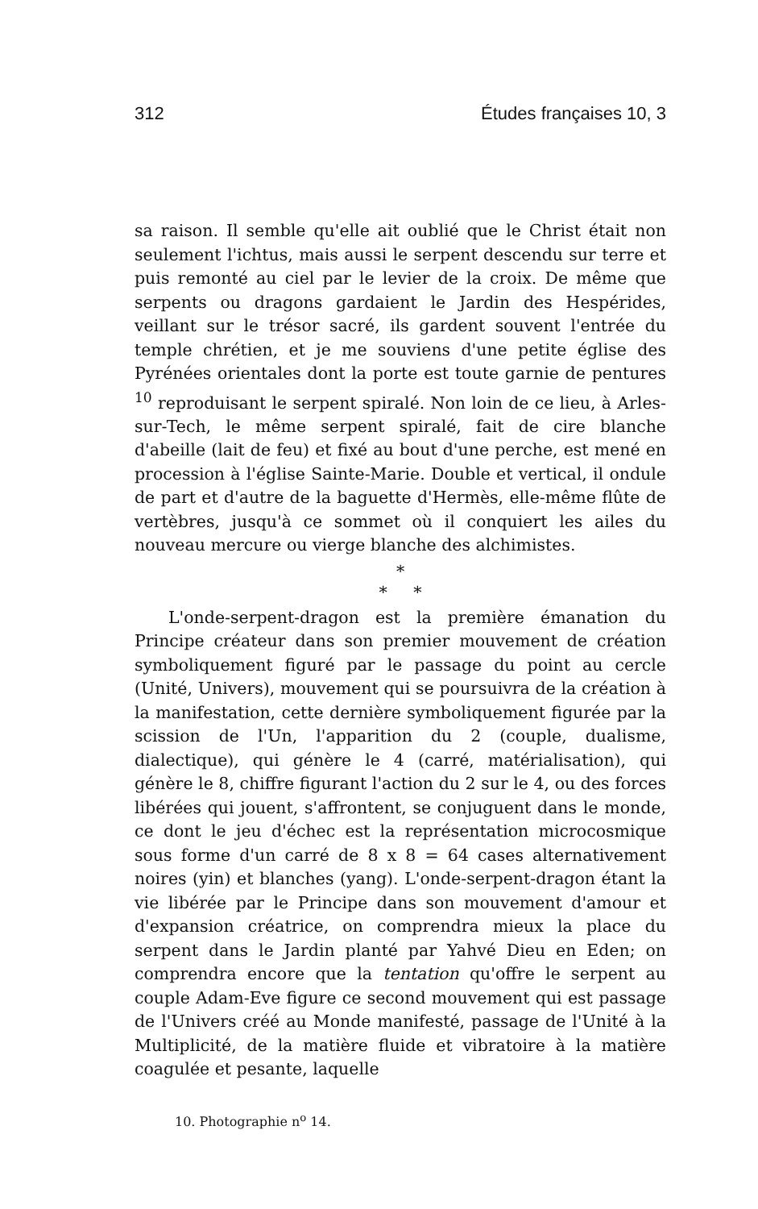312 Études françaises 10, 3
sa raison. Il semble qu'elle ait oublié que le Christ était non seulement l'ichtus, mais aussi le serpent descendu sur terre et puis remonté au ciel par le levier de la croix. De même que serpents ou dragons gardaient le Jardin des Hespérides, veillant sur le trésor sacré, ils gardent souvent l'entrée du temple chrétien, et je me souviens d'une petite église des Pyrénées orientales dont la porte est toute garnie de pentures <sup>10</sup> reproduisant le serpent spiralé. Non loin de ce lieu, à Arles-sur-Tech, le même serpent spiralé, fait de cire blanche d'abeille (lait de feu) et fixé au bout d'une perche, est mené en procession à l'église Sainte-Marie. Double et vertical, il ondule de part et d'autre de la baguette d'Hermès, elle-même flûte de vertèbres, jusqu'à ce sommet où il conquiert les ailes du nouveau mercure ou vierge blanche des alchimistes.
*
* *
L'onde-serpent-dragon est la première émanation du Principe créateur dans son premier mouvement de création symboliquement figuré par le passage du point au cercle (Unité, Univers), mouvement qui se poursuivra de la création à la manifestation, cette dernière symboliquement figurée par la scission de l'Un, l'apparition du 2 (couple, dualisme, dialectique), qui génère le 4 (carré, matérialisation), qui génère le 8, chiffre figurant l'action du 2 sur le 4, ou des forces libérées qui jouent, s'affrontent, se conjuguent dans le monde, ce dont le jeu d'échec est la représentation microcosmique sous forme d'un carré de 8 x 8 = 64 cases alternativement noires (yin) et blanches (yang). L'onde-serpent-dragon étant la vie libérée par le Principe dans son mouvement d'amour et d'expansion créatrice, on comprendra mieux la place du serpent dans le Jardin planté par Yahvé Dieu en Eden; on comprendra encore que la tentation qu'offre le serpent au couple Adam-Eve figure ce second mouvement qui est passage de l'Univers créé au Monde manifesté, passage de l'Unité à la Multiplicité, de la matière fluide et vibratoire à la matière coagulée et pesante, laquelle
10. Photographie n<sup>o</sup> 14.